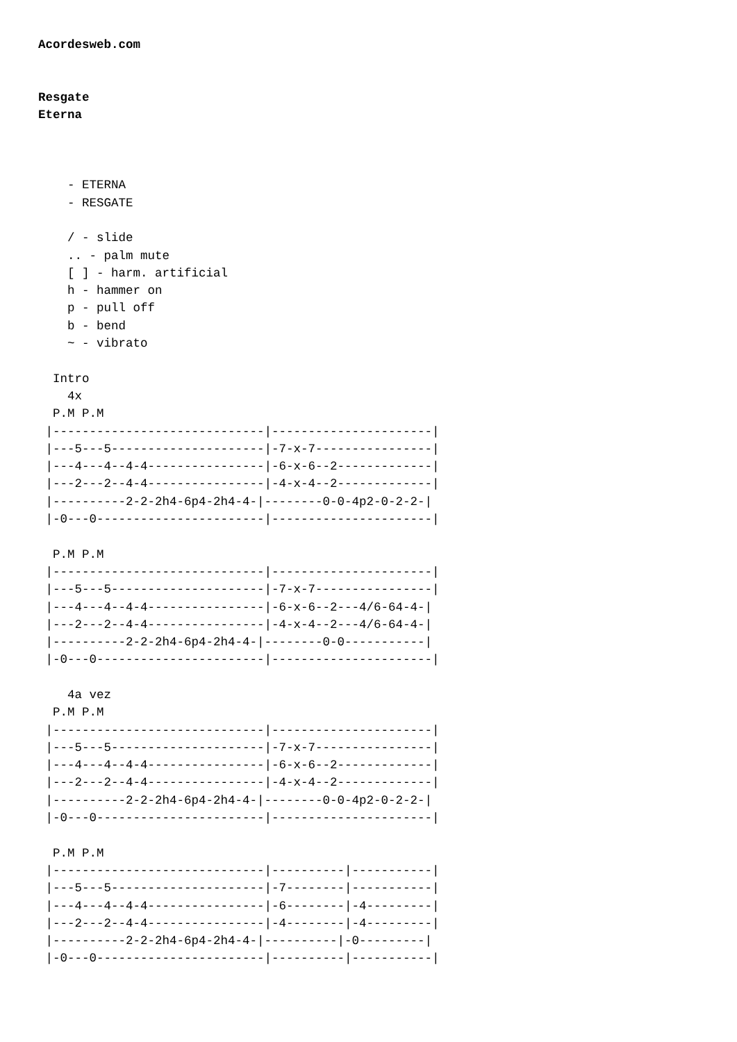Acordesweb.com


Resgate
Eterna



    - ETERNA
    - RESGATE

    / - slide
    .. - palm mute
    [ ] - harm. artificial
    h - hammer on
    p - pull off
    b - bend
    ~ - vibrato

  Intro
    4x
  P.M P.M
 |-----------------------------|----------------------|
 |---5---5---------------------|-7-x-7----------------|
 |---4---4--4-4----------------|-6-x-6--2-------------|
 |---2---2--4-4----------------|-4-x-4--2-------------|
 |----------2-2-2h4-6p4-2h4-4-|--------0-0-4p2-0-2-2-|
 |-0---0-----------------------|----------------------|

  P.M P.M
 |-----------------------------|----------------------|
 |---5---5---------------------|-7-x-7----------------|
 |---4---4--4-4----------------|-6-x-6--2---4/6-64-4-|
 |---2---2--4-4----------------|-4-x-4--2---4/6-64-4-|
 |----------2-2-2h4-6p4-2h4-4-|--------0-0-----------|
 |-0---0-----------------------|----------------------|

    4a vez
  P.M P.M
 |-----------------------------|----------------------|
 |---5---5---------------------|-7-x-7----------------|
 |---4---4--4-4----------------|-6-x-6--2-------------|
 |---2---2--4-4----------------|-4-x-4--2-------------|
 |----------2-2-2h4-6p4-2h4-4-|--------0-0-4p2-0-2-2-|
 |-0---0-----------------------|----------------------|

  P.M P.M
 |-----------------------------|----------|-----------|
 |---5---5---------------------|-7--------|-----------|
 |---4---4--4-4----------------|-6--------|-4---------|
 |---2---2--4-4----------------|-4--------|-4---------|
 |----------2-2-2h4-6p4-2h4-4-|----------|-0---------|
 |-0---0-----------------------|----------|-----------|